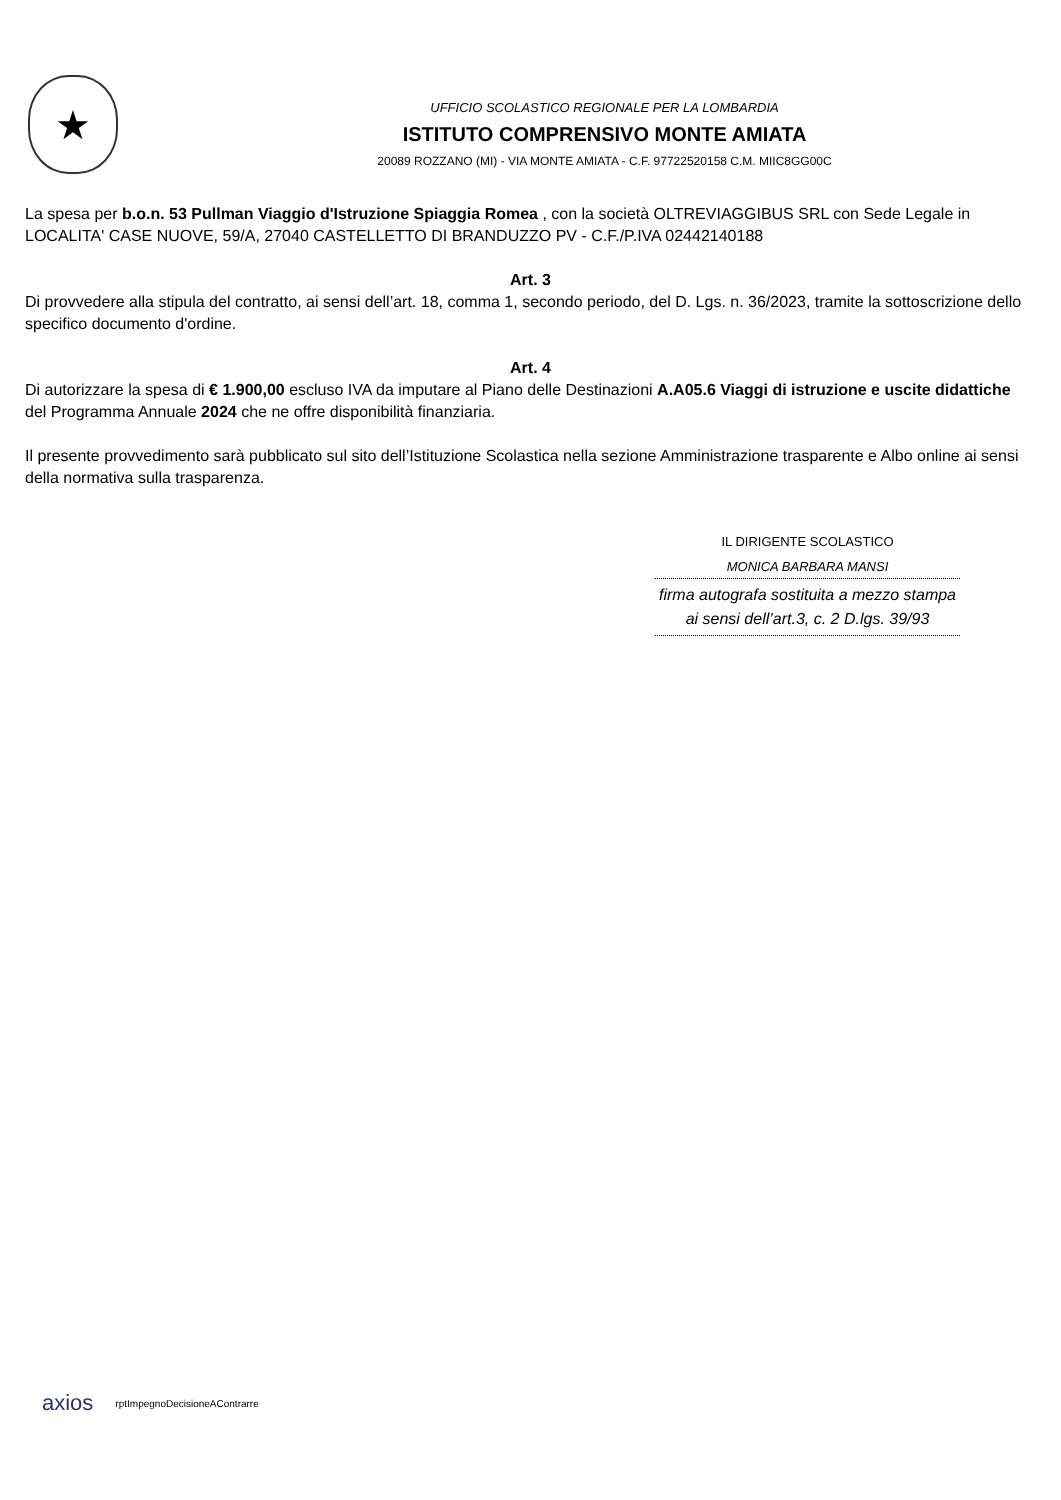★
UFFICIO SCOLASTICO REGIONALE PER LA LOMBARDIA
ISTITUTO COMPRENSIVO MONTE AMIATA
20089 ROZZANO (MI) - VIA MONTE AMIATA - C.F. 97722520158 C.M. MIIC8GG00C
La spesa per b.o.n. 53 Pullman Viaggio d'Istruzione Spiaggia Romea , con la società OLTREVIAGGIBUS SRL con Sede Legale in LOCALITA' CASE NUOVE, 59/A, 27040 CASTELLETTO DI BRANDUZZO PV - C.F./P.IVA 02442140188
Art. 3
Di provvedere alla stipula del contratto, ai sensi dell’art. 18, comma 1, secondo periodo, del D. Lgs. n. 36/2023, tramite la sottoscrizione dello specifico documento d'ordine.
Art. 4
Di autorizzare la spesa di € 1.900,00 escluso IVA da imputare al Piano delle Destinazioni A.A05.6 Viaggi di istruzione e uscite didattiche del Programma Annuale 2024 che ne offre disponibilità finanziaria.
Il presente provvedimento sarà pubblicato sul sito dell’Istituzione Scolastica nella sezione Amministrazione trasparente e Albo online ai sensi della normativa sulla trasparenza.
IL DIRIGENTE SCOLASTICO
MONICA BARBARA MANSI
firma autografa sostituita a mezzo stampa
ai sensi dell’art.3, c. 2 D.lgs. 39/93
axios rptImpegnoDecisioneAContrarre